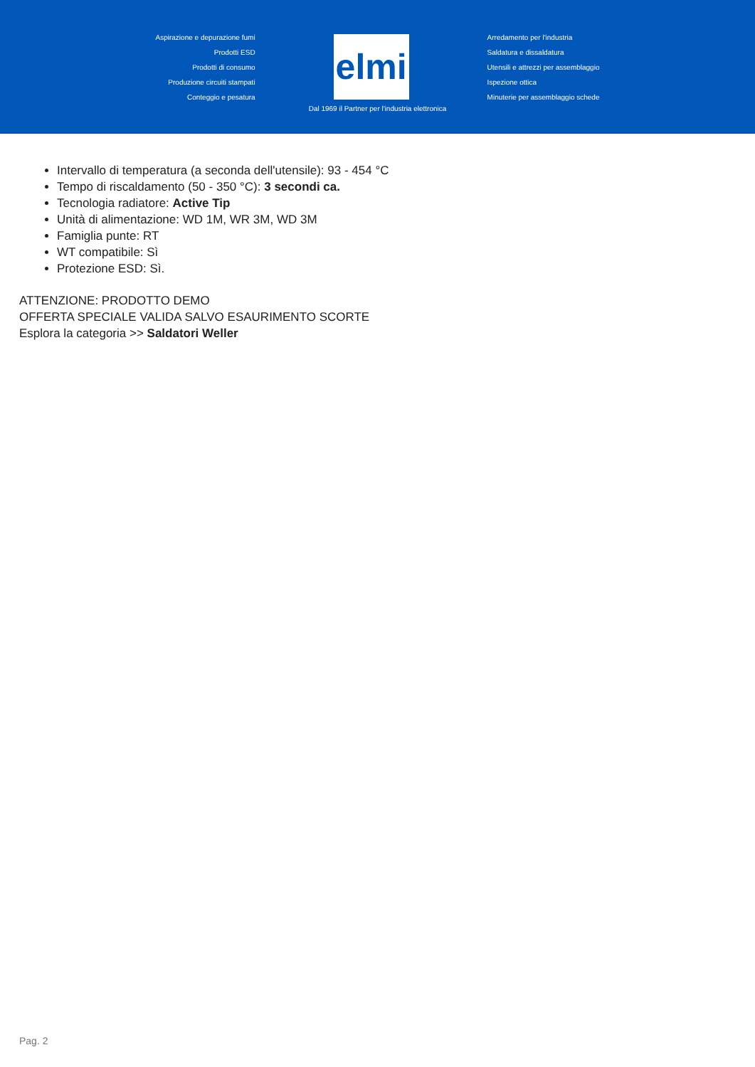Aspirazione e depurazione fumi
Prodotti ESD
Prodotti di consumo
Produzione circuiti stampati
Conteggio e pesatura
elmi
Arredamento per l'industria
Saldatura e dissaldatura
Utensili e attrezzi per assemblaggio
Ispezione ottica
Minuterie per assemblaggio schede
Dal 1969 il Partner per l'industria elettronica
Intervallo di temperatura (a seconda dell'utensile): 93 - 454 °C
Tempo di riscaldamento (50 - 350 °C): 3 secondi ca.
Tecnologia radiatore: Active Tip
Unità di alimentazione: WD 1M, WR 3M, WD 3M
Famiglia punte: RT
WT compatibile: Sì
Protezione ESD: Sì.
ATTENZIONE: PRODOTTO DEMO
OFFERTA SPECIALE VALIDA SALVO ESAURIMENTO SCORTE
Esplora la categoria >> Saldatori Weller
Pag. 2